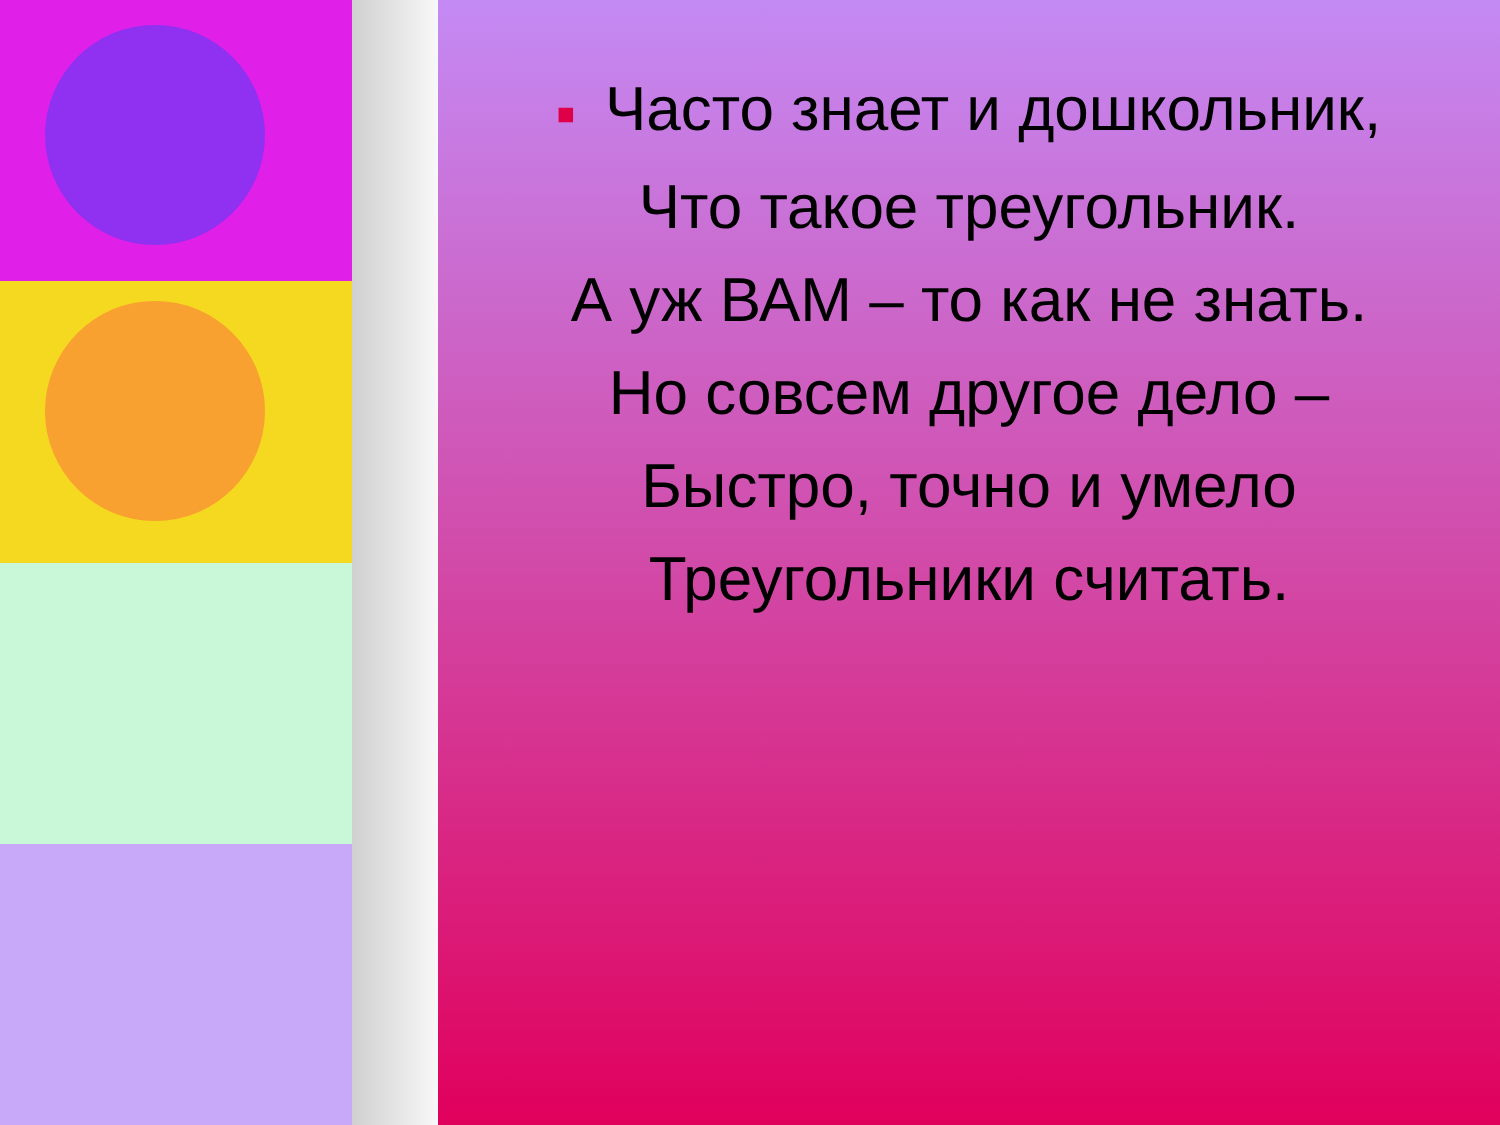■ Часто знает и дошкольник,
Что такое треугольник.
А уж ВАМ – то как не знать.
Но совсем другое дело –
Быстро, точно и умело
Треугольники считать.